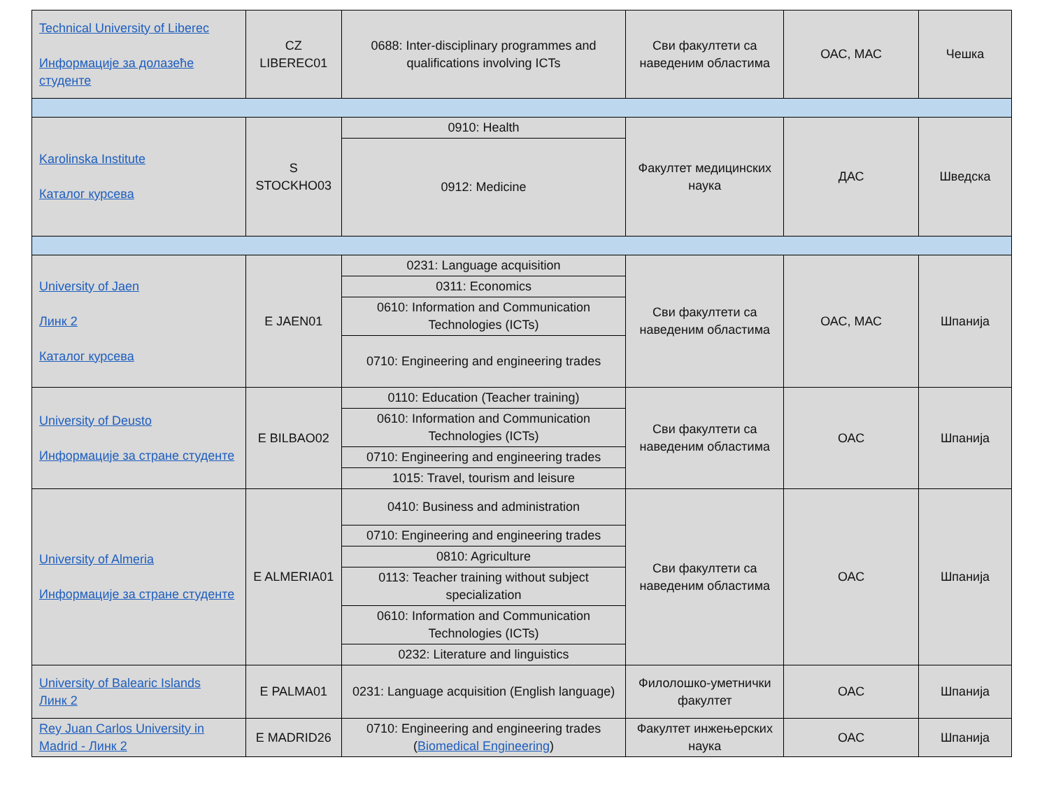| Technical University of Liberec Информације за долазеће студенте | CZ LIBEREC01 | 0688: Inter-disciplinary programmes and qualifications involving ICTs | Сви факултети са наведеним областима | ОАС, МАС | Чешка |
| Karolinska Institute Каталог курсева | S STOCKHO03 | 0910: Health | Факултет медицинских наука | ДАС | Шведска |
| | | 0912: Medicine | | | |
| University of Jaen Линк 2 Каталог курсева | E JAEN01 | 0231: Language acquisition | Сви факултети са наведеним областима | ОАС, МАС | Шпанија |
| | | 0311: Economics | | | |
| | | 0610: Information and Communication Technologies (ICTs) | | | |
| | | 0710: Engineering and engineering trades | | | |
| University of Deusto Информације за стране студенте | E BILBAO02 | 0110: Education (Teacher training) | Сви факултети са наведеним областима | ОАС | Шпанија |
| | | 0610: Information and Communication Technologies (ICTs) | | | |
| | | 0710: Engineering and engineering trades | | | |
| | | 1015: Travel, tourism and leisure | | | |
| University of Almeria Информације за стране студенте | E ALMERIA01 | 0410: Business and administration | Сви факултети са наведеним областима | ОАС | Шпанија |
| | | 0710: Engineering and engineering trades | | | |
| | | 0810: Agriculture | | | |
| | | 0113: Teacher training without subject specialization | | | |
| | | 0610: Information and Communication Technologies (ICTs) | | | |
| | | 0232: Literature and linguistics | | | |
| University of Balearic Islands Линк 2 | E PALMA01 | 0231: Language acquisition (English language) | Филолошко-уметнички факултет | ОАС | Шпанија |
| Rey Juan Carlos University in Madrid - Линк 2 | E MADRID26 | 0710: Engineering and engineering trades ( Biomedical Engineering ) | Факултет инжењерских наука | ОАС | Шпанија |